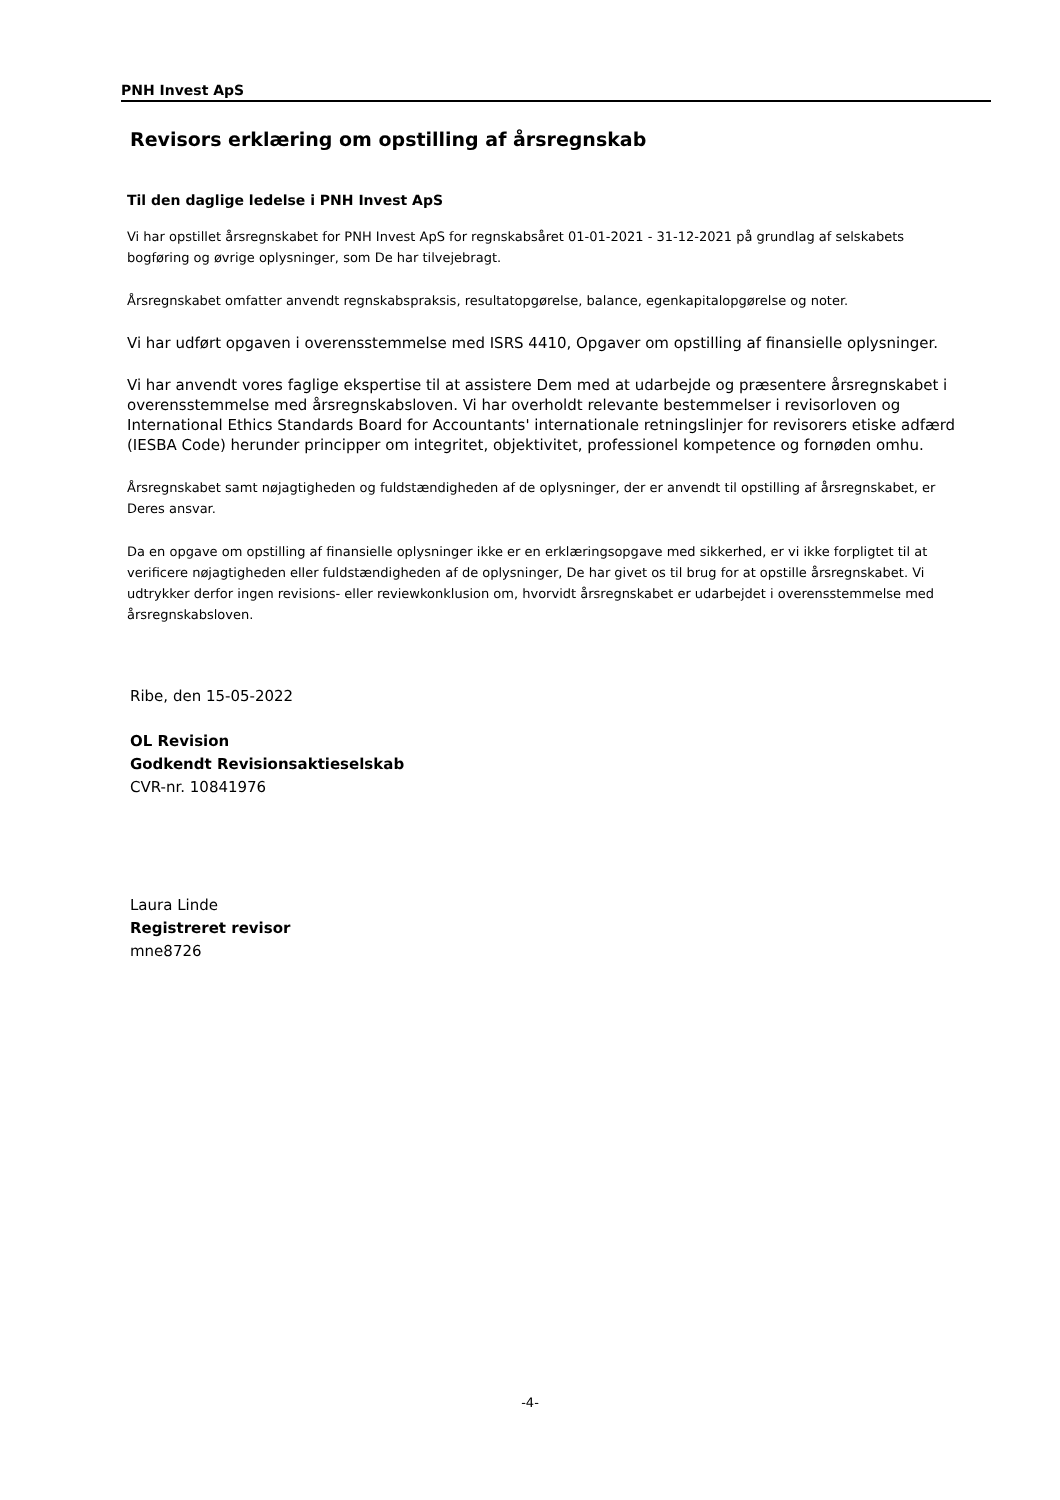PNH Invest ApS
Revisors erklæring om opstilling af årsregnskab
Til den daglige ledelse i PNH Invest ApS
Vi har opstillet årsregnskabet for PNH Invest ApS for regnskabsåret 01-01-2021 - 31-12-2021 på grundlag af selskabets bogføring og øvrige oplysninger, som De har tilvejebragt.
Årsregnskabet omfatter anvendt regnskabspraksis, resultatopgørelse, balance, egenkapitalopgørelse og noter.
Vi har udført opgaven i overensstemmelse med ISRS 4410, Opgaver om opstilling af finansielle oplysninger.
Vi har anvendt vores faglige ekspertise til at assistere Dem med at udarbejde og præsentere årsregnskabet i overensstemmelse med årsregnskabsloven. Vi har overholdt relevante bestemmelser i revisorloven og International Ethics Standards Board for Accountants' internationale retningslinjer for revisorers etiske adfærd (IESBA Code) herunder principper om integritet, objektivitet, professionel kompetence og fornøden omhu.
Årsregnskabet samt nøjagtigheden og fuldstændigheden af de oplysninger, der er anvendt til opstilling af årsregnskabet, er Deres ansvar.
Da en opgave om opstilling af finansielle oplysninger ikke er en erklæringsopgave med sikkerhed, er vi ikke forpligtet til at verificere nøjagtigheden eller fuldstændigheden af de oplysninger, De har givet os til brug for at opstille årsregnskabet. Vi udtrykker derfor ingen revisions- eller reviewkonklusion om, hvorvidt årsregnskabet er udarbejdet i overensstemmelse med årsregnskabsloven.
Ribe, den 15-05-2022
OL Revision
Godkendt Revisionsaktieselskab
CVR-nr. 10841976
Laura Linde
Registreret revisor
mne8726
-4-